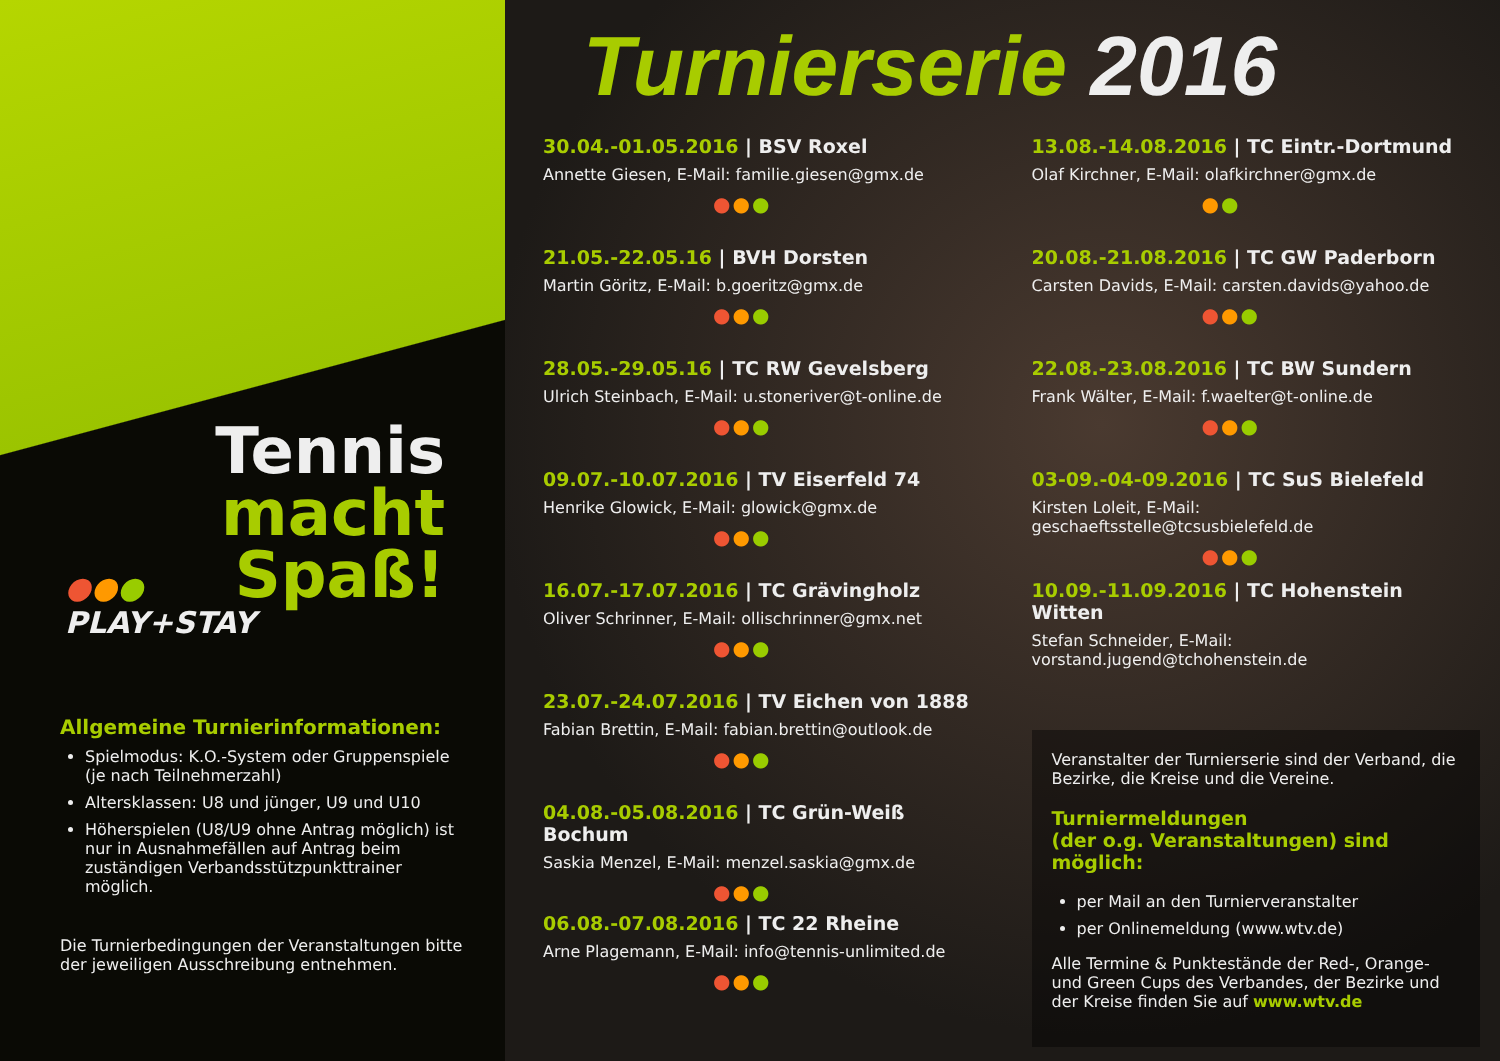Tennis
macht
Spaß!
●●●
PLAY+STAY
Allgemeine Turnierinformationen:
Spielmodus: K.O.-System oder Gruppenspiele (je nach Teilnehmerzahl)
Altersklassen: U8 und jünger, U9 und U10
Höherspielen (U8/U9 ohne Antrag möglich) ist nur in Ausnahmefällen auf Antrag beim zuständigen Verbandsstützpunkttrainer möglich.
Die Turnierbedingungen der Veranstaltungen bitte der jeweiligen Ausschreibung entnehmen.
Turnierserie 2016
30.04.-01.05.2016 | BSV Roxel
Annette Giesen, E-Mail: familie.giesen@gmx.de
●●●
21.05.-22.05.16 | BVH Dorsten
Martin Göritz, E-Mail: b.goeritz@gmx.de
●●●
28.05.-29.05.16 | TC RW Gevelsberg
Ulrich Steinbach, E-Mail: u.stoneriver@t-online.de
●●●
09.07.-10.07.2016 | TV Eiserfeld 74
Henrike Glowick, E-Mail: glowick@gmx.de
●●●
16.07.-17.07.2016 | TC Grävingholz
Oliver Schrinner, E-Mail: ollischrinner@gmx.net
●●●
23.07.-24.07.2016 | TV Eichen von 1888
Fabian Brettin, E-Mail: fabian.brettin@outlook.de
●●●
04.08.-05.08.2016 | TC Grün-Weiß Bochum
Saskia Menzel, E-Mail: menzel.saskia@gmx.de
●●●
06.08.-07.08.2016 | TC 22 Rheine
Arne Plagemann, E-Mail: info@tennis-unlimited.de
●●●
13.08.-14.08.2016 | TC Eintr.-Dortmund
Olaf Kirchner, E-Mail: olafkirchner@gmx.de
●●
20.08.-21.08.2016 | TC GW Paderborn
Carsten Davids, E-Mail: carsten.davids@yahoo.de
●●●
22.08.-23.08.2016 | TC BW Sundern
Frank Wälter, E-Mail: f.waelter@t-online.de
●●●
03-09.-04-09.2016 | TC SuS Bielefeld
Kirsten Loleit, E-Mail: geschaeftsstelle@tcsusbielefeld.de
●●●
10.09.-11.09.2016 | TC Hohenstein Witten
Stefan Schneider, E-Mail:
vorstand.jugend@tchohenstein.de
Veranstalter der Turnierserie sind der Verband, die Bezirke, die Kreise und die Vereine.
Turniermeldungen
(der o.g. Veranstaltungen) sind möglich:
per Mail an den Turnierveranstalter
per Onlinemeldung (www.wtv.de)
Alle Termine & Punktestände der Red-, Orange- und Green Cups des Verbandes, der Bezirke und der Kreise finden Sie auf www.wtv.de